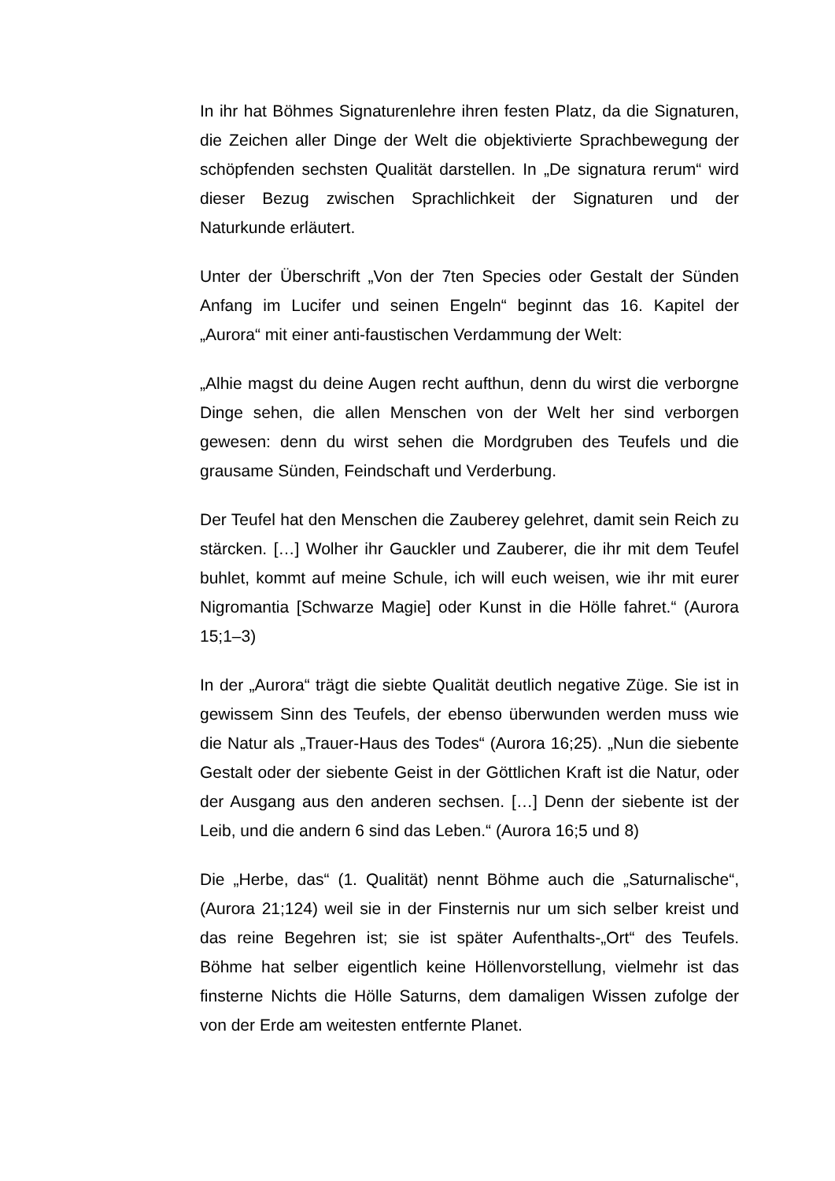In ihr hat Böhmes Signaturenlehre ihren festen Platz, da die Signaturen, die Zeichen aller Dinge der Welt die objektivierte Sprachbewegung der schöpfenden sechsten Qualität darstellen. In „De signatura rerum“ wird dieser Bezug zwischen Sprachlichkeit der Signaturen und der Naturkunde erläutert.
Unter der Überschrift „Von der 7ten Species oder Gestalt der Sünden Anfang im Lucifer und seinen Engeln“ beginnt das 16. Kapitel der „Aurora“ mit einer anti-faustischen Verdammung der Welt:
„Alhie magst du deine Augen recht aufthun, denn du wirst die verborgne Dinge sehen, die allen Menschen von der Welt her sind verborgen gewesen: denn du wirst sehen die Mordgruben des Teufels und die grausame Sünden, Feindschaft und Verderbung.
Der Teufel hat den Menschen die Zauberey gelehret, damit sein Reich zu stärcken. […] Wolher ihr Gauckler und Zauberer, die ihr mit dem Teufel buhlet, kommt auf meine Schule, ich will euch weisen, wie ihr mit eurer Nigromantia [Schwarze Magie] oder Kunst in die Hölle fahret.“ (Aurora 15;1–3)
In der „Aurora“ trägt die siebte Qualität deutlich negative Züge. Sie ist in gewissem Sinn des Teufels, der ebenso überwunden werden muss wie die Natur als „Trauer-Haus des Todes“ (Aurora 16;25). „Nun die siebente Gestalt oder der siebente Geist in der Göttlichen Kraft ist die Natur, oder der Ausgang aus den anderen sechsen. […] Denn der siebente ist der Leib, und die andern 6 sind das Leben.“ (Aurora 16;5 und 8)
Die „Herbe, das“ (1. Qualität) nennt Böhme auch die „Saturnalische“, (Aurora 21;124) weil sie in der Finsternis nur um sich selber kreist und das reine Begehren ist; sie ist später Aufenthalts-„Ort“ des Teufels. Böhme hat selber eigentlich keine Höllenvorstellung, vielmehr ist das finsterne Nichts die Hölle Saturns, dem damaligen Wissen zufolge der von der Erde am weitesten entfernte Planet.